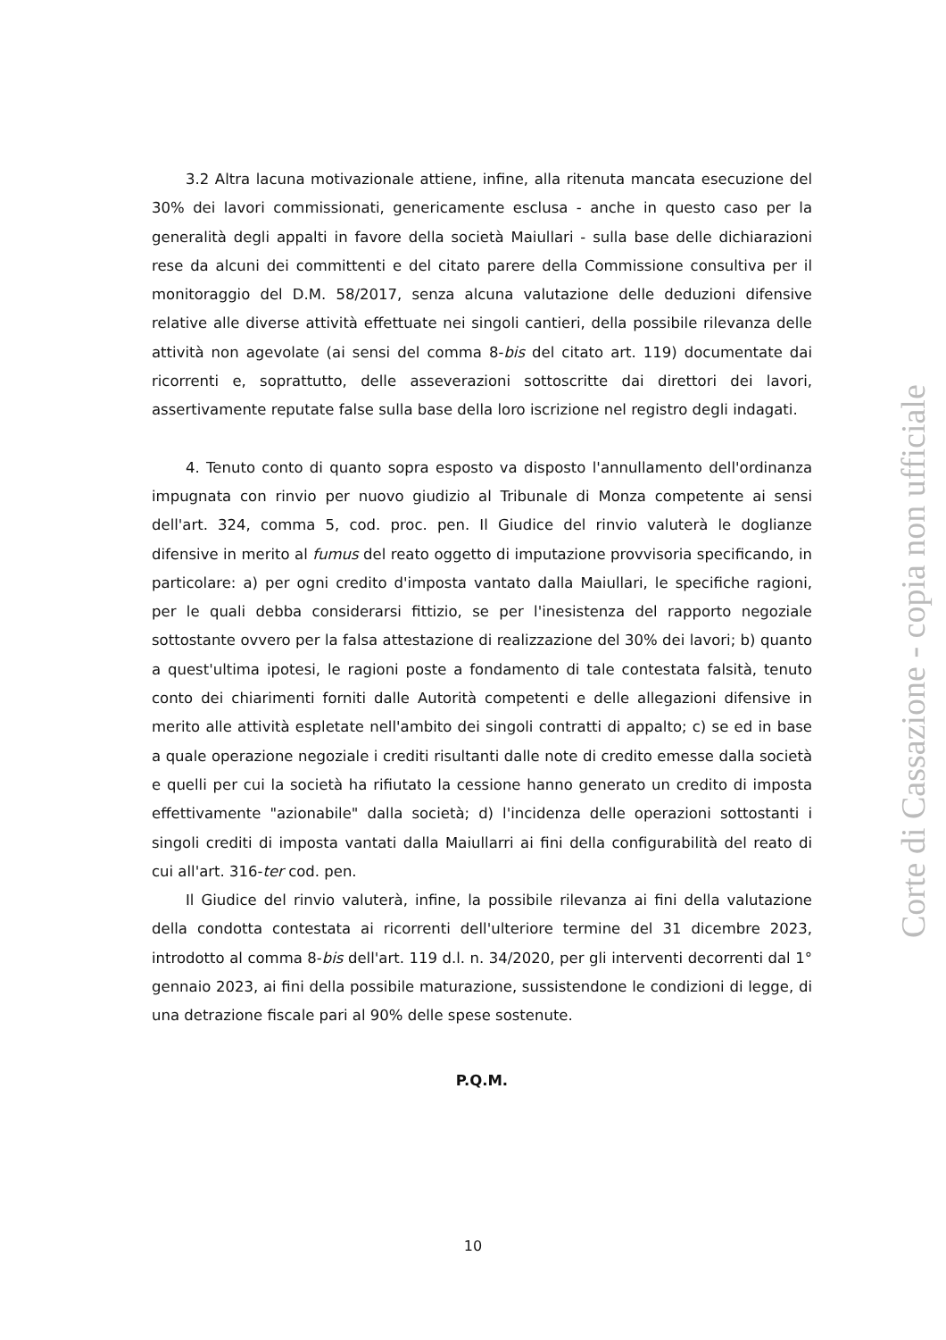3.2 Altra lacuna motivazionale attiene, infine, alla ritenuta mancata esecuzione del 30% dei lavori commissionati, genericamente esclusa - anche in questo caso per la generalità degli appalti in favore della società Maiullari - sulla base delle dichiarazioni rese da alcuni dei committenti e del citato parere della Commissione consultiva per il monitoraggio del D.M. 58/2017, senza alcuna valutazione delle deduzioni difensive relative alle diverse attività effettuate nei singoli cantieri, della possibile rilevanza delle attività non agevolate (ai sensi del comma 8-bis del citato art. 119) documentate dai ricorrenti e, soprattutto, delle asseverazioni sottoscritte dai direttori dei lavori, assertivamente reputate false sulla base della loro iscrizione nel registro degli indagati.
4. Tenuto conto di quanto sopra esposto va disposto l'annullamento dell'ordinanza impugnata con rinvio per nuovo giudizio al Tribunale di Monza competente ai sensi dell'art. 324, comma 5, cod. proc. pen. Il Giudice del rinvio valuterà le doglianze difensive in merito al fumus del reato oggetto di imputazione provvisoria specificando, in particolare: a) per ogni credito d'imposta vantato dalla Maiullari, le specifiche ragioni, per le quali debba considerarsi fittizio, se per l'inesistenza del rapporto negoziale sottostante ovvero per la falsa attestazione di realizzazione del 30% dei lavori; b) quanto a quest'ultima ipotesi, le ragioni poste a fondamento di tale contestata falsità, tenuto conto dei chiarimenti forniti dalle Autorità competenti e delle allegazioni difensive in merito alle attività espletate nell'ambito dei singoli contratti di appalto; c) se ed in base a quale operazione negoziale i crediti risultanti dalle note di credito emesse dalla società e quelli per cui la società ha rifiutato la cessione hanno generato un credito di imposta effettivamente "azionabile" dalla società; d) l'incidenza delle operazioni sottostanti i singoli crediti di imposta vantati dalla Maiullarri ai fini della configurabilità del reato di cui all'art. 316-ter cod. pen.
Il Giudice del rinvio valuterà, infine, la possibile rilevanza ai fini della valutazione della condotta contestata ai ricorrenti dell'ulteriore termine del 31 dicembre 2023, introdotto al comma 8-bis dell'art. 119 d.l. n. 34/2020, per gli interventi decorrenti dal 1° gennaio 2023, ai fini della possibile maturazione, sussistendone le condizioni di legge, di una detrazione fiscale pari al 90% delle spese sostenute.
P.Q.M.
10
Corte di Cassazione - copia non ufficiale